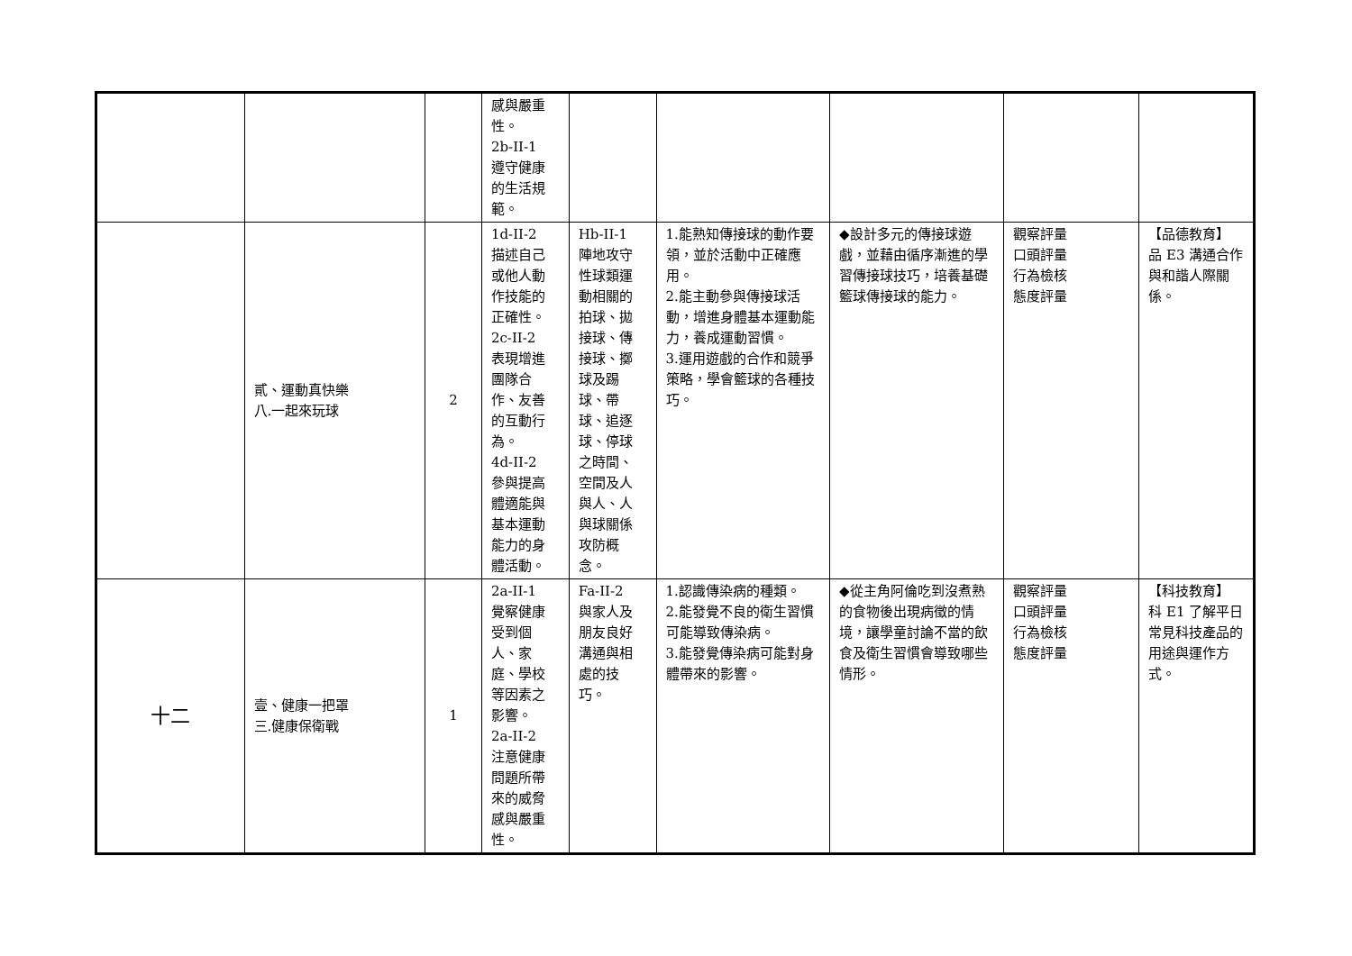| | | | 感與嚴重 性。 2b-II-1 遵守健康 的生活規 範。 | | | | | |
| | 貳、運動真快樂 八.一起來玩球 | 2 | 1d-II-2 描述自己 或他人動 作技能的 正確性。 2c-II-2 表現增進 團隊合 作、友善 的互動行 為。 4d-II-2 參與提高 體適能與 基本運動 能力的身 體活動。 | Hb-II-1 陣地攻守 性球類運 動相關的 拍球、拋 接球、傳 接球、擲 球及踢 球、帶 球、追逐 球、停球 之時間、 空間及人 與人、人 與球關係 攻防概 念。 | 1.能熟知傳接球的動作要領，並於活動中正確應用。 2.能主動參與傳接球活動，增進身體基本運動能力，養成運動習慣。 3.運用遊戲的合作和競爭策略，學會籃球的各種技巧。 | ◆設計多元的傳接球遊戲，並藉由循序漸進的學習傳接球技巧，培養基礎籃球傳接球的能力。 | 觀察評量 口頭評量 行為檢核 態度評量 | 【品德教育】 品 E3 溝通合作與和諧人際關係。 |
| 十二 | 壹、健康一把罩 三.健康保衛戰 | 1 | 2a-II-1 覺察健康 受到個 人、家 庭、學校 等因素之 影響。 2a-II-2 注意健康 問題所帶 來的威脅 感與嚴重 性。 | Fa-II-2 與家人及 朋友良好 溝通與相 處的技 巧。 | 1.認識傳染病的種類。 2.能發覺不良的衛生習慣可能導致傳染病。 3.能發覺傳染病可能對身體帶來的影響。 | ◆從主角阿倫吃到沒煮熟的食物後出現病徵的情境，讓學童討論不當的飲食及衛生習慣會導致哪些情形。 | 觀察評量 口頭評量 行為檢核 態度評量 | 【科技教育】 科 E1 了解平日常見科技產品的用途與運作方式。 |